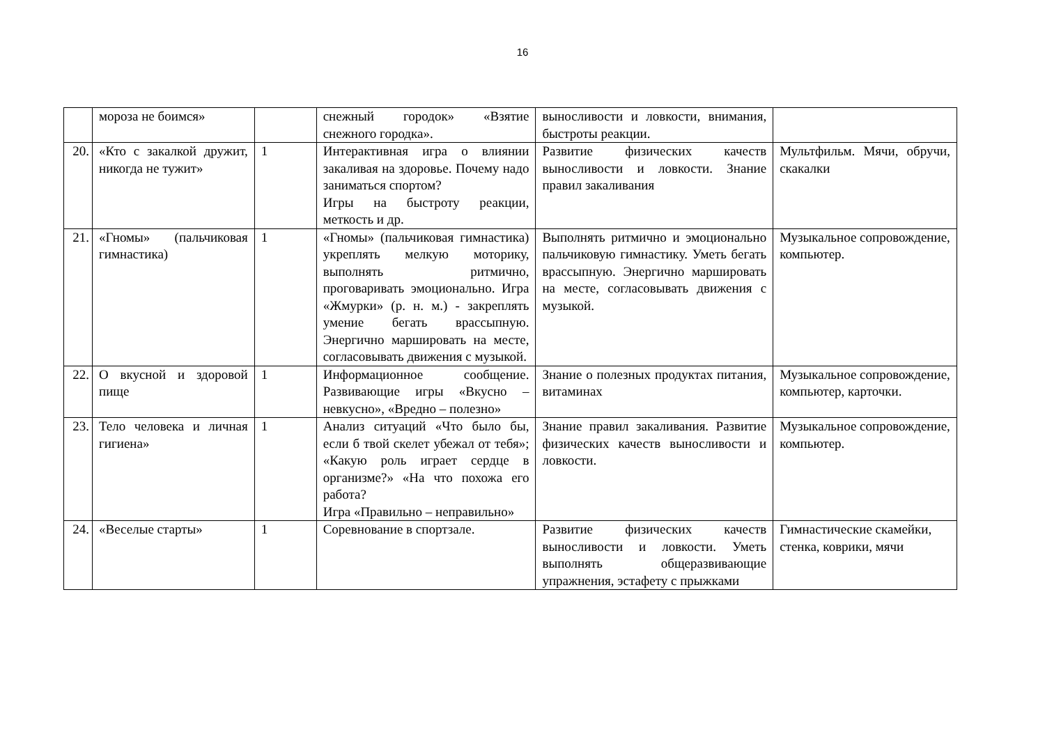16
| | мороза не боимся» | | снежный городок» «Взятие снежного городка». | выносливости и ловкости, внимания, быстроты реакции. | |
| 20. | «Кто с закалкой дружит, никогда не тужит» | 1 | Интерактивная игра о влиянии закаливая на здоровье. Почему надо заниматься спортом? Игры на быстроту реакции, меткость и др. | Развитие физических качеств выносливости и ловкости. Знание правил закаливания | Мультфильм. Мячи, обручи, скакалки |
| 21. | «Гномы» (пальчиковая гимнастика) | 1 | «Гномы» (пальчиковая гимнастика) укреплять мелкую моторику, выполнять ритмично, проговаривать эмоционально. Игра «Жмурки» (р. н. м.) - закреплять умение бегать врассыпную. Энергично маршировать на месте, согласовывать движения с музыкой. | Выполнять ритмично и эмоционально пальчиковую гимнастику. Уметь бегать врассыпную. Энергично маршировать на месте, согласовывать движения с музыкой. | Музыкальное сопровождение, компьютер. |
| 22. | О вкусной и здоровой пище | 1 | Информационное сообщение. Развивающие игры «Вкусно – невкусно», «Вредно – полезно» | Знание о полезных продуктах питания, витаминах | Музыкальное сопровождение, компьютер, карточки. |
| 23. | Тело человека и личная гигиена» | 1 | Анализ ситуаций «Что было бы, если б твой скелет убежал от тебя»; «Какую роль играет сердце в организме?» «На что похожа его работа? Игра «Правильно – неправильно» | Знание правил закаливания. Развитие физических качеств выносливости и ловкости. | Музыкальное сопровождение, компьютер. |
| 24. | «Веселые старты» | 1 | Соревнование в спортзале. | Развитие физических качеств выносливости и ловкости. Уметь выполнять общеразвивающие упражнения, эстафету с прыжками | Гимнастические скамейки, стенка, коврики, мячи |